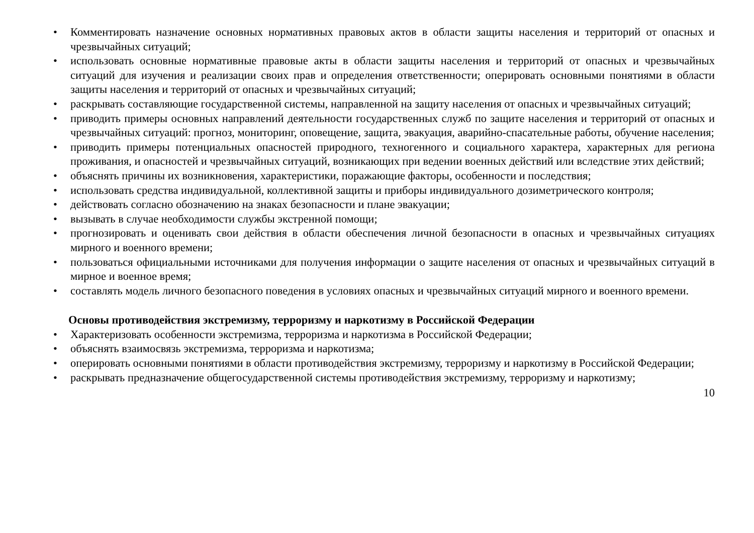• Комментировать назначение основных нормативных правовых актов в области защиты населения и территорий от опасных и чрезвычайных ситуаций;
• использовать основные нормативные правовые акты в области защиты населения и территорий от опасных и чрезвычайных ситуаций для изучения и реализации своих прав и определения ответственности; оперировать основными понятиями в области защиты населения и территорий от опасных и чрезвычайных ситуаций;
• раскрывать составляющие государственной системы, направленной на защиту населения от опасных и чрезвычайных ситуаций;
• приводить примеры основных направлений деятельности государственных служб по защите населения и территорий от опасных и чрезвычайных ситуаций: прогноз, мониторинг, оповещение, защита, эвакуация, аварийно-спасательные работы, обучение населения;
• приводить примеры потенциальных опасностей природного, техногенного и социального характера, характерных для региона проживания, и опасностей и чрезвычайных ситуаций, возникающих при ведении военных действий или вследствие этих действий;
• объяснять причины их возникновения, характеристики, поражающие факторы, особенности и последствия;
• использовать средства индивидуальной, коллективной защиты и приборы индивидуального дозиметрического контроля;
• действовать согласно обозначению на знаках безопасности и плане эвакуации;
• вызывать в случае необходимости службы экстренной помощи;
• прогнозировать и оценивать свои действия в области обеспечения личной безопасности в опасных и чрезвычайных ситуациях мирного и военного времени;
• пользоваться официальными источниками для получения информации о защите населения от опасных и чрезвычайных ситуаций в мирное и военное время;
• составлять модель личного безопасного поведения в условиях опасных и чрезвычайных ситуаций мирного и военного времени.
Основы противодействия экстремизму, терроризму и наркотизму в Российской Федерации
• Характеризовать особенности экстремизма, терроризма и наркотизма в Российской Федерации;
• объяснять взаимосвязь экстремизма, терроризма и наркотизма;
• оперировать основными понятиями в области противодействия экстремизму, терроризму и наркотизму в Российской Федерации;
• раскрывать предназначение общегосударственной системы противодействия экстремизму, терроризму и наркотизму;
10